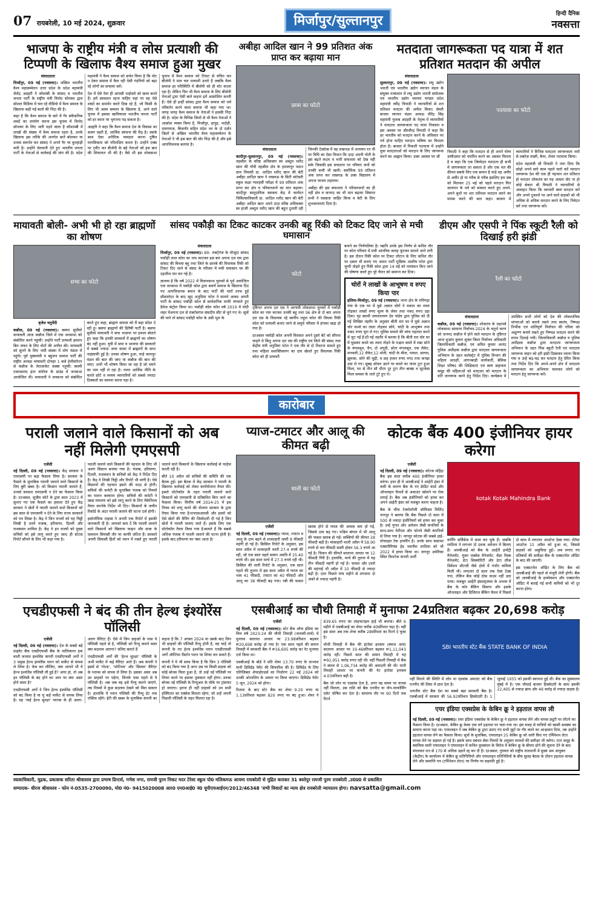07 रायबरेली, 10 मई 2024, शुक्रवार
मिर्जापुर/सुल्तानपुर
हिन्दी दैनिक
नवसत्ता
भाजपा के राष्ट्रीय मंत्री व लोस प्रत्याशी की टिप्पणी के खिलाफ वैश्य समाज हुआ मुखर
संवाददाता
मिर्जापुर, 09 मई (नवसत्ता)। अखिल भारतीय वैश्य महासम्मेलन उत्तर प्रदेश के प्रदेश महामंत्री शैलेंद्र अग्रहरी ने कौशांबी के सांसद व भारतीय जनता पार्टी के राष्ट्रीय मंत्री विनोद सोनकर द्वारा सोशल मिडिया में चल रहे वीडियो में वैश्य समाज के खिलाफ कही गई बातों की निंदा की है।
कहा है कि वैश्य समाज के बारे में गैर संवैधानिक शब्दों का उपयोग करना इस चुनाव में विनोद सोनकर के लिए भारी पड़ने वाला है कौशाम्बी में लाखों की संख्या में वैश्य समाज रहता है, उनके खिलाफ इस तरीके की अनर्गल बातें बोलकर या उनका समर्थन कर सांसद ने अपने पैर पर कुल्हाड़ी मारी है। उन्होंने चेतावनी देते हुए भारतीय जनता पार्टी के नेताओं से कार्रवाई की मांग की है। प्रदेश महामंत्री ने वैश्य समाज को सचेत किया है कि वोट न देकर समाज में फैल रही ऐसी गंदगियों को बढ़ा रहे लोगों का सफाया करें।
देश में ऐसे नेता ही आपसी भाईचारे को खत्म करते हैं। हमें सावधान रहना चाहिए यहां पर वह ऐसे शब्दों का समर्थन करते दिख रहे हैं, जो किसी के लिए भी आत्म सम्मान के खिलाफ है, आने वाले चुनाव में इसका खामियाजा भारतीय जनता पार्टी को हर स्थान पर भुगतना पड़ सकता है।
अग्रहरि ने कहा कि वैश्य समाज देश के विकास का सजग प्रहरी है, आर्थिक संरचना की रीढ़ है। उसके साथ ऐसा अनैतिक व्यवहार करना दूषित मानसिकता को परिलक्षित करता है। उन्होंने एक्स पर ट्वीट कर बीजेपी के बड़े नेताओं को इस बात की शिकायत भी की है। वैसे भी इस लोकसभा चुनाव में वैश्य समाज को टिकट से वंचित कर बीजेपी ने मात्र चार प्रत्याशी उतारे हैं जबकि वैश्य समाज हर परिस्थिति में बीजेपी को ही वोट करता रहा है। लेकिन फिर भी वैश्य समाज के लिए बीजेपी नेताओं द्वारा ऐसी बाते कहना इमें आक्रोशित करती हैं। ऐसे ही इन्हीं सांसद द्वारा वैश्य समाज को धर्म परिवर्तन करने वाला समाज भी कहा गया था। जगह जगह वैश्य समाज के नेताओं ने इसकी निंदा की है। प्रदेश के विभिन्न जिलों से भी वैश्य नेताओं ने आक्रोश व्यक्त किया है, मिर्जापुर, हापुड़, भदोही, प्रयागराज, बिजनौर सहित प्रदेश भर के दो दर्जन जिलों से अखिल भारतीय वैश्य महासम्मेलन के नेताओं ने भी इस बात की घोर निंदा की है और इसे आपत्तिजनक बताया है।
अबीहा आदिल खान ने 99 प्रतिशत अंक प्राप्त कर बढ़ाया मान
छात्रा का फोटो
संवाददाता
कादीपुर-सुल्तानपुर, 09 मई (नवसत्ता)। तहसील के वरिष्ठ अधिवक्ता स्व अब्दुल रशीद खान की पौत्री तहसील क्षेत्र के हमजापुर पठान ग्राम निवासी डा. आदिल रशीद खान की बेटी अबीहा आदिल खान ने लखनऊ के सिटी मांटेसरी स्कूल कक्षा ग्यारहवीं परीक्षा में 99 प्रतिशत अंक प्राप्त कर क्षेत्र व परिवारजनों का मान बढ़ाया। कादीपुर सामुदायिक स्वास्थ्य केंद्र में कार्यरत चिकित्साधिकारी डा. आदिल रशीद खान की बेटी अबीहा आदिल खान अपने दादा वरिष्ठ अधिवक्ता स्व हाजी अब्दुल रशीद खान की बहुत दुलारी रही जिनकी देखरेख में वह लखनऊ में अध्ययन रत थी पर विधि का ऐसा विधान कि दादा अपनी पोती के इस बढ़ते कदम व भारी सफलता को देख नहीं सके जिसकी इस सफलता पर परिवार जनों को उनकी कमी भी खली। सर्वाधिक 99 प्रतिशत अंक प्राप्त कर लखनऊ के उक्त विद्यालय में अपना परचम लहराया।
अबीहा की इस सफलता ने परिवारजनों का ही नहीं क्षेत्र व जनपद का भी मान बढ़ाया जिसपर सभी ने प्रसन्नता जाहिर किया व बेटी के लिए शुभकामनाएं दिया है।
मतदाता जागरूकता पद यात्रा में शत प्रतिशत मतदान की अपील
संवाददाता
सुल्तानपुर, 09 मई (नवसत्ता)। लघु उद्योग भारती एवं भारतीय उद्योग व्यापार मंडल के संयुक्त तत्वाधान में लघु उद्योग भारती संयोजक एवं भारतीय उद्योग व्यापार मण्डल प्रदेश महामंत्री रवींद्र त्रिपाठी ने व्यापारियों से शत प्रतिशत मतदान की अपील किया। सेमरी बाजार व्यापार मंडल अध्यक्ष धीरेंद्र सिंह महामंत्री गुलाब अग्रहरी के नेतृत्व में व्यापारियों ने मतदाता जागरूकता पद यात्रा निकाला व इस अवसर पर श्रीरवीन्द्र त्रिपाठी ने कहा कि हर भारतीय को मतदान करने के अधिकार पर गर्व होना चाहिए मतदान भविष्य का विधाता होता है। बाजार में निकली पदयात्रा में उन्होंने युवा मतदाताओं को मतदान के लिए जागरूक करने का आह्वान किया। उक्त अवसर पर श्री
पदयात्रा का फोटो
त्रिपाठी ने कहा कि मतदान से ही अपने योग्य उम्मीदवार को चयनित करने का अवसर मिलता है व कहा कि एक जिम्मेदार मतदाता ही सभी में जागरूकता ला सकता है और एक मत की कीमत सबके लिए एक समान है चाहे वह अमीर से अमीर हो या गरीब से गरीब इसलिए हम सब को मिलकर 25 मई को पहले मतदान फिर जलपान के नारे को साकार करते हुए अपने-अपने बूथों पर शत प्रतिशत मतदान करने का प्रयास करने की बात कहा। बाजार में व्यापारियों ने विभिन्न मतदाता जागरूकता नारों से लबरेज़ तख्ती, बैनर, लेकर पदयात्रा किया।
प्रदेश महामंत्री श्री त्रिपाठी ने नारा दिया कि छोड़ो अपने सारे काम पहले चलो करें मतदान जागरूक देश की एक ही पहचान शत प्रतिशत हो मतदान लोकतंत्र का यह आधार वोट ना हो कोई बेकार श्री त्रिपाठी ने व्यापारियों से आवाहन किया कि व्यापारी स्वयं मतदान करें और अपने दुकानों पर आने वाले ग्राहकों को भी अधिक से अधिक मतदान करने के लिए निवेदन करें तथा जागरूक करें।
मायावती बोली- अभी भी हो रहा ब्राह्मणों का शोषण
सभा का फोटो
बृजेश चतुर्वेदी
कन्नौज, 09 मई (नवसत्ता)। बसपा सुप्रीमो मायावती आज कन्नौज जिले में एक जनसभा को संबोधित करने पहुंचीं। उन्होंने पार्टी प्रत्याशी इमरान बिन जफर के लिए वोटों की अपील की। मायावती को सुनने के लिए भारी संख्या में लोग पंडाल में पहुंचे। पूर्व मुख्यमंत्री व बहुजन समाज पार्टी की राष्ट्रीय अध्यक्ष मायावती दोपहर 1 बजे हेलीकॉप्टर से कन्नौज के तेराजाकेट कस्बा पहुंचीं। स्वामी एकरसानंद इंटर कॉलेज के ग्राउंड में जनसभा आयोजित थी। मायावती ने जनसभा को संबोधित करते हुए कहा, ब्राह्मण समाज को मैं बड़ा संदेश दे रही हूं। बसपा ब्राह्मणों की हितैषी पार्टी है। बसपा सुप्रीमो मायावती ने सपा भाजपा पर हमला बोलते हुए कहा कि इनकी सरकारों में ब्राह्मणों का शोषण बंद नहीं हुआ। यूपी में सपा व भाजपा की सरकारों में सबसे ज्यादा अपर कास्ट में ब्राह्मणों के साथ नाइंसाफी हुई है। उनका शोषण हुआ, चाहे कानपुर मंडल की बात की जाए या कन्नौज की बात की जाए। अभी भी शोषण किया जा रहा है जो थमने का नाम नहीं ले रहा है। गलत आर्थिक नीति के चलते छोटे व मध्यम व्यापारियों को सबसे ज्यादा दिक्कतों का सामना करना पड़ा है।
सांसद पकौड़ी का टिकट काटकर उनकी बहू रिंकी को टिकट दिए जाने से मची घमासान
संवाददाता
मिर्जापुर, 09 मई (नवसत्ता)। 80- राबर्ट्गंज के मौजूदा सांसद पकौड़ी लाल कोल का नाम काटकर इस बार अपना दल एस द्वारा सांसद की विधवा बहू तथा जिले के छानबे की विधायक रिंकी को टिकट दिए जाने से संसद के परिवार में मची घमासान घर की दहलीज पार कर गई है।
ज्ञातव्य है कि वर्ष 2022 में विधानसभा चुनावों से पूर्व आयोजित एक जनसभा में पकौड़ी कोल द्वारा सवर्ण समाज के खिलाफ दिए गए आपत्तिजनक बयान के बाद पार्टी की चारों तरफ हुई छीछालेदर के बाद खुद अनुप्रिया पटेल ने सामने आकर अपनी पार्टी के सांसद पकौड़ी कोल से सार्वजनिक माफी मंगवाते हुए डैमेज कंट्रोल किया था। पकौड़ी कोल कॉल वर्ष 2019 में मोदी लहर मेंअपना दल से राबर्टसगंज संसदीय सीट से चुने गए थे। सूत्रों की माने तो सांसद पकौड़ी कोल के उसी भूल के
फोटो
दृष्टिगत अपना दल एस ने आगामी लोकसभा चुनावों में पकौड़ी कोल का नाम कटकर उनकी बहू तथा 96 क्षेत्र से दो बार अपना दल एस के विधायक रहे स्वर्गीय राहुल कोल की विधवा रिंकी कोल को प्रत्याशी बनाए जाने से समूचे परिवार में हंगामा खड़ा हो गया है।
दरअसल पकौड़ी कोल अपनी विरासत अपने दूसरे बेटे को सौंपना चाहते थे किंतु अपना दल एस की राष्ट्रीय एवं जिले की संसद तथा केंद्रीय मंत्री अनुप्रिया पटेल ने एक तीर से दो निशाना साधते हुए तथा महिला सशक्तिकरण का दांव खेलते हुए विधायक रिंकी कोल को ही प्रत्याशी
बनाने का निर्णयलिया है। यद्यपि उनके इस निर्णय से कथित तौर पर कोल परिवार में मची आंतरिक कलह फूटकर सामने आने लगी है। इस दौरान रिंकी कोल पर टिकट लौटान के लिए कथित तौर पर दबाव भी बनाए गए अंततः पार्टी मुखिया आशीष पटेल द्वारा चुप्पी तोड़ते हुए रिंकी कोल द्वारा 14 मई को नामांकन किए जाने की घोषणा करते हुए पूरे चैप्टर को समाप्त कर दिया।
चोरों ने लाखों के आभूषण व रुपए किया पार
हलिया-मिर्जापुर, 09 मई (नवसत्ता)। थाना क्षेत्र के मनिगढ़ा गांव के एक घर में घुसे अज्ञात चोरों ने मकान का ताला तोड़कर लाखों रुपए मूल्य के जेवर तथा नकद रुपए उड़ा दिया। गृह स्वामी जयनारायण देव पांडेय द्वारा पुलिस को दी गई लिखित तहरीर के अनुसार बीती रात घर में घुसे अज्ञात चोर कमरे का ताला तोड़कर सोने, चांदी के आभूषण तथा नकद रुपए चुरा ले गए। पुलिस मामले की जांच पड़ताल करने में जुट गई है।दी गई तहरीर में बताया है कि बीती रात चोर घर में घुसकर कमरे का ताला तोड़ने के पश्चात कमरे में रखा सोने के मंगलसूत्र, चैन, दो अंगूठी, छोटा मंगलसूत्र, एक लैकेट, मनचली,12 लैकेट,12 मोती, चांदी के मीना, पायल, छागल, झुमका, सोने की चुड़ी, व छह हजार रुपए नगद तथा कपड़ा उठा ले गए। सुबह सोकर उठने पर कमरे का ताला टूटा हुआ मिला, घर से तीन सौ मीटर दूर टूटा तीन बाक्स व सूटकेस मिला समस्त के ताले टूटे हुए थे।
डीएम और एसपी ने पिंक स्कूटी रैली को दिखाई हरी झंडी
रैली का फोटो
संवाददाता
कन्नौज, 09 मई (नवसत्ता)। लोकतंत्र के महापर्व लोकसभा सामान्य निर्वाचन-2024 के चतुर्थ चरण को जनपद कन्नौज में होने वाले मतदान के दृष्टिगत आज शुभ्रांत कुमार शुक्ल जिला निर्वाचन अधिकारी जिलाधिकारी कन्नौज, एवं अमित कुमार आनंद पुलिस अधीक्षक कन्नौज द्वारा मतदाता जागरूकता अभियान के तहत कलेक्ट्रेट में पुलिस विभाग की महिला आरक्षी, आंगनबाड़ी कार्यकर्ती, बेसिक शिक्षा परिषद की शिक्षिकाएं एवं स्वयं सहायता समूह की महिलाओं को मतदाता को मतदान के प्रति जागरूक करने हेतु निर्देश दिए। कार्यक्रम में उपस्थित सभी लोगों को देश की लोकतांत्रिक परंपराओं को बनाये रखने तथा स्वतंत्र, निष्पक्ष निर्भीक एवं शांतिपूर्ण निर्वाचन की गरिमा को अक्षुण्ण बनाये रखते हुए निष्पक्ष मतदान करने की शपथ दिलाई गयी। जिलाधिकारी कन्नौज व पुलिस अधीक्षक कन्नौज द्वारा मतदाता जागरूकता अभियान के तहत पिंक स्कूटी रैली एवं मतदाता जागरूक वाहन को हरी झंडी दिखाकर रवाना किया गया व उन्हें बढ़-चढ़ कर मतदान हेतु प्रेरित किया तथा निर्देश दिए कि अपने-अपने क्षेत्र में मतदाता जागरूकता का अभियान चलाकर लोगों को मतदान हेतु जागरूक करें।
कारोबार
पराली जलाने वाले किसानों को अब नहीं मिलेगी एमएसपी
एजेंसी
नई दिल्ली, 09 मई (नवसत्ता)। केंद्र सरकार ने एमएसपी पर बड़ा फैसला लिया है। सरकार के फैसले के मुताबिक पराली जलाने वाले किसानों के लिए बुरी खबर है। जो किसान पराली जलाते हैं, उनको सरकार एमएसपी न देने का फैसला किया है। दरअसल, सुप्रीम कोर्ट के द्वारा साल 2023 में सुनाए गए एक फैसले का हवाला देते हुए केंद्र सरकार ने खेतों में पराली जलाने वाले किसानों को इस साल से एमएसपी न देने के लिए राज्य सरकारों को पत्र लिखा है। केंद्र ने जिन राज्यों को यह चिट्ठी लिखी है उनमें पंजाब, हरियाणा, दिल्ली और राजस्थान शामिल है। केंद्र ने इन राज्यों को मुख्य सचिवों को इसे लागू करते हुए जल्द ही स्टेटस रिपोर्ट सौंपने के लिए भी कहा गया है।
पराली जलाने वाले किसानों की पहचान के लिए भी अलग सिस्टम बनाया गया है। पंजाब, हरियाणा, दिल्ली, राजस्थान के सचिवों को केंद्र ने निर्देश दिए है। केंद्र ने लिखी चिट्ठी और रिपोर्ट भी मांगी है। ऐसे किसानों की पहचान इसरो की मदद से होगी। सचिवों की कमेटी के मुताबिक पंजाब को नियमों का पालन करवाना होगा। सचिवों की कमेटी ने खाद्य मंत्रालय को इसे लागू करने के लिए मैकेनिज्म तैयार करनेके निर्देश भी दिए। किसानों के जमीन रिकॉर्ड के अंदर पराली जलाने की घटना दर्ज होगी।
इकोनॉमिक टाइम्स ने अपनी एक रिपोर्ट में इसकी जानकारी दी है। आपको बता दें कि पराली जलाने वाले किसानों को खिलाफ फाइन और सजा के प्रावधान सियासी तौर पर काफी जटिल हैं। सरकारें अपनी सियासी हितों को ध्यान में रखते हुए पराली जलाने वाले किसानों के खिलाफ कार्रवाई से परहेज करती रही है।
बीते 10 अप्रैल को सचिवों की समिति की एक बैठक हुई। इस बैठक में केंद्र सरकार ने पराली के खिलाफ कार्रवाई को लेकर कार्ययोजना तैयार की। इसरो प्रोटोकॉल के तहत पराली जलाने वाले किसानों को एमएसपी से प्रतिबंधित किए जाने का फैसला किया। वित्तीय वर्ष 2024-25 में इस नियम को लागू करने की योजना सरकार के द्वारा तैयार किया गया है।एनएसआरसी और इसरो को ऐसे खेतों की मैपिंग की जिम्मेदारी दी गई है जिन खेतों में पराली जलाए जाते हैं। इसके लिए एक प्रोटोकॉल तैयार किया गया है।बताते हैं कि सबसे अधिक पंजाब में पराली जलाने की घटना होती है। इसके बाद हरियाणा का नंबर आता है।
प्याज-टमाटर और आलू की कीमत बढ़ी
थाली का फोटो
एजेंसी
नई दिल्ली, 09 मई (नवसत्ता)। प्याज, टमाटर व आलू के दाम बढ़ने से शाकाहारी थाली 8 फीसदी महंगी हो गई है। क्रिसिल रिपोर्ट के अनुसार, इस साल अप्रैल में शाकाहारी थाली 27.4 रुपये की रही, जो एक साल पहले समान अवधि में 25.40 रुपये थी। इस साल मार्च में 27.3 रुपये रही थी। क्रिसिल की जारी रिपोर्ट के अनुसार, एक साल पहले की तुलना में इस साल अप्रैल में प्याज का भाव 41 फीसदी, टमाटर का 40 फीसदी और आलू का 38 फीसदी बढ़ गया। रबी की फसल खराब होने से प्याज की आवक कम हो गई, जिससे दाम बढ़ गए। पश्चिम बंगाल में भी आलू की फसल खराब हो गई। सब्जियों की कीमत 28 फीसदी बढ़ी है। मांसाहारी थाली अप्रैल में 58.90 रुपये से चार फीसदी सस्ती होकर 56.3 रुपये आ गई है। चिकन की कीमतें सालाना आधार पर 12 फीसदी गिरी हैं। हालांकि, मार्च की तुलना में यह तीन फीसदी महंगी हो गई है। चावल और दालों की महंगाई भी अप्रैल में 10 फीसदी से ज्यादा बढ़ी है। दाल पिछले पांच महीने से लगातार दो अंकों से ज्यादा महंगी है।
कोटक बैंक 400 इंजीनियर हायर करेगा
एजेंसी
नई दिल्ली, 09 मई (नवसत्ता)। कोटक महिंद्रा बैंक इस साल करीब 400 इंजीनियर हायर करेगा। हाल ही में आरबीआई ने आईटी इंफ्रा में कमी के कारण बैंक के नए क्रेडिट कार्ड और ऑनलाइन चैनलों से अकाउंट खोलने पर रोक लगाई है। बैंक अब इंजीनियरों को हायर कर अपने आईटी इंफ्रा को मजबूत करना चाहता है।
बैंक के चीफ टेक्नोलॉजी ऑफिसर मिलिंद नागनूर ने बताया कि बैंक पिछले दो साल में 500 से ज्यादा इंजीनियरों को हायर कर चुका है। उन्हें गूगल और अमेजन जैसी कंपनियों के साथ-साथ पेटीएम और फोनपे जैसी कंपनियों से लिया गया है। नागनूर कोटक की सबसे हाई-प्रोफाइल टेक हायरिंग है। उनके साथ कस्टमर एक्सपीरियंस हेड भवनीश लाठिया को भी 2022 में हायर किया था। नागनूर अमेरिका स्थित फिनटेक कंपनी अर्ली
kotak Kotak Mahindra Bank
वार्निंग सर्विसेज में काम कर चुके हैं। जबकि लाठिया ने लगभग दो दशक अमेजन में बिताए हैं। आरबीआई को बैंक के आईटी इन्वेंट्री मैनेजमेंट, यूजर एक्सेस मैनेजमेंट, वेंडर रिस्क मैनेजमेंट, डेटा सिक्योरिटी और डेटा लीक प्रिवेंशन स्टैटजी जैसे क्षेत्रों में गंभीर कमियां मिली थी। लगातार दो साल तक ऐसा देखा गया, लेकिन बैंक कोई ठोस कदम नहीं उठा पाया। मजबूत आईटी इंफ्रास्ट्रक्चर के अभाव में बैंक के कोर बैंकिंग सिस्टम और इसके ऑनलाइन और डिजिटल बैंकिंग चैनल में पिछले दो साल में लगातार आउटेज देखा गया। लेटेस्ट आउटेज 15 अप्रैल को हुआ था, जिससे ग्राहकों को असुविधा हुई। अब लगाए गए प्रतिबंधों की समीक्षा बैंक के एक्सटर्नल ऑडिट के बाद की जाएगी।
इस एक्सटर्नल ऑडिट के लिए बैंक को आरबीआई की पहले से मंजूरी लेनी होगी। बैंक को आरबीआई के इन्स्पेक्शन और एक्सटर्नल ऑडिट में बताई गई सभी कमियों को भी दूर करना होगा।
एचडीएफसी ने बंद की तीन हेल्थ इंश्योरेंस पॉलिसी
एजेंसी
नई दिल्ली, 09 मई (नवसत्ता)। देश के सबसे बड़े प्राइवेट बैंक एचडीएफसी बैंक के मालिकाना हक वाली जनरल इंश्योरेंस कंपनी एचडीएफसी अर्गो ने 3 प्रमुख हेल्थ इंश्योरेंस प्लान को मार्केट से वापस ले लिया है। चेक कर लीजिए, क्या आपने भी ये हेल्थ इंश्योरेंस पॉलिसी ली हुई है? अगर हां, तो अब इन पॉलिसी के बंद होने का आप पर क्या असर होने वाला है?
एचडीएफसी अर्गो ने जिन हेल्थ इंश्योरेंस पॉलिसी को बंद किया है या यूं कहें मार्केट से वापस लिया है। वह 'माई हेल्थ सुरक्षा' प्लान्स के ही अलग-अलग वैरिएंट हैं। ऐसे में जिन ग्राहकों के पास ये पॉलिसी पहले से है, पॉलिसी को रिन्यू कराते वक्त क्या बदलाव आएगा? चलिए बताते हैं
एचडीएफसी अर्गो की 'हेल्थ सुरक्षा' पॉलिसी के अभी मार्केट में कई वैरिएंट आते हैं। अब कंपनी ने इसमें से 'गोल्ड', 'प्लेटिनम' और 'सिल्वर' वैरिएंट के प्लान्स को वापस ले लिया है। इसका असर अब उन ग्राहकों पर पड़ेगा, जिनके पास पहले से ये पॉलिसी है। अब जब वह इसे रीन्यू कराने जाएंगे, तब नियमों में कुछ बदलाव देखने को मिल सकता है। हालांकि ये प्लान पॉलिसी की रिन्यू डेट तक एक्टिव रहेंगे। ईटी की खबर के मुताबिक कंपनी का कहना है कि 7 अगस्त 2024 या उसके बाद जिन भी ग्राहकों की पॉलिसी रिन्यू होनी है, वह चाहें तो कंपनी के नए हेल्थ इंश्योरेंस प्लान एचडीएफसी अर्गो ऑप्टिमा रीस्टोर प्लान पर शिफ्ट कर सकते हैं।
कंपनी ने ये भी साफ किया है कि जिन 3 पॉलिसी को बंद किया गया है अगर उस पर किसी ग्राहक को कोई बोनस मिला हुआ है, तो उन्हें नई पॉलिसी पर शिफ्ट करने पर इसका नुकसान नहीं होगा। उनका बोनस नई पॉलिसी के रिन्यूअल के मौके पर ट्रांसफर हो जाएगा। इतना ही नहीं ग्राहकों को उन सभी हॉस्पिटल का एक्सेस मिलता रहेगा, जो उन्हें अपनी पिछली पॉलिसी के तहत मिलता रहा है।
एसबीआई का चौथी तिमाही में मुनाफा 24प्रतिशत बढ़कर 20,698 करोड़
एजेंसी
नई दिल्ली, 09 मई (नवसत्ता)। स्टेट बैंक ऑफ इंडिया का वित्त वर्ष 2023-24 की चौथी तिमाही (जनवरी-मार्च) में मुनाफा सालाना आधार पर 23.98प्रतिशत बढ़कर रू20,698 करोड़ हो गया है। एक साल पहले की समान तिमाही में सरकारी बैंक ने रू16,695 करोड़ का नेट मुनाफा दर्ज किया था।
एसबीआई के बोर्ड ने प्रति शेयर 13.70 रुपए के लाभांश यानी डिविडेंड पेमेंट की सिफारिश की है। डिविडेंड के लिए एलिजिबल शेयरहोल्डर्स का निर्धारण 22 मई 2024 को उनकी ओनरशिप के आधार पर किया जाएगा। डिविडेंड पेमेंट 5 जून, 2024 को होगा।
रिजल्ट के बाद स्टेट बैंक का शेयर 9.20 रुपए या 1.13प्रतिशत बढ़कर 820 रुपए पर बंद हुआ। शेयर ने 839.65 रुपए का लाइफटाइम हाई भी बनाया। बीते 6 महीने में एसबीआई का शेयर करीब 40प्रतिशत चढ़ा है। वहीं इस साल अब तक शेयर करीब 28प्रतिशत का रिटर्न दे चुका है।
चौथी तिमाही में बैंक की इंटरेस्ट इनकम (ब्याज आय) सालाना आधार पर 19.46प्रतिशत बढ़कर रू1,11,043 करोड़ रही। पिछले साल की समान तिमाही में यह रू92,951 करोड़ रुपए रही थी। वहीं पिछली तिमाही में बैंक ने ब्याज से 1,06,734 करोड़ की आमदनी की थी। यानी तिमाही आधार पर कंपनी की नेट इंटरेस्ट इनकम 4.03प्रतिशत बढ़ी है।
बैंक जो लोन या एडवांस देता है, अगर वह समय पर वापस नहीं मिलता, उस राशि को बैंक एनपीए या नॉन-परफॉर्मिंग एसेट घोषित कर देता है। सामान्य तौर पर 90 दिनों तक रिटर्न
SBI भारतीय स्टेट बैंक STATE BANK OF INDIA
नहीं मिलने की स्थिति में लोन या एडवांस अमाउंट को बैंक एनपीए की लिस्ट में डाल देता है।
भारतीय स्टेट बैंक देश का सबसे बड़ा सरकारी बैंक है। एसबीआई में सरकार की 56.92प्रतिशत हिस्सेदारी है। 1 जुलाई 1955 को इसकी स्थापना हुई थी। बैंक का मुख्यालय मुंबई में है। एक चौथाई बाजार हिस्सेदारी के साथ इसकी 22,405 से ज्यादा ब्रांच और 48 करोड़ से ज्यादा ग्राहक हैं।
एयर इंडिया एक्सप्रेस के केबिन क्रू ने हड़ताल वापस ली
नई दिल्ली, 09 मई (नवसत्ता)। एयर इंडिया एक्सप्रेस के केबिन क्रू ने हड़ताल वापस लेने और वापस ड्यूटी पर लौटने का फैसला किया है। दरअसल, केबिन क्रू केका एक वर्ग हड़ताल पर चला गया था। इस वजह से यात्रियों को खासी समस्या का सामना करना पड़ा था। एयरलाइन ने जब केबिन क्रू द्वारा उठाए गए सभी मुद्दों पर गौर करने का आश्वासन दिया, तब उन्होंने हड़ताल वापस लेने का फैसला किया। सूत्रों के मुताबिक, एयरलाइन 25 केबिन क्रू को जारी किए गए टर्मिनेशन लेटर वापस लेने पर सहमत हो गई है। इसके साथ प्रबंधन सेवा नियमों के अनुसार मामलों की समीक्षा भी करेगा। टाटा समूह के स्वामित्व वाली एयरलाइन ने एयरलाइन में कथित कुप्रबंधन के विरोध में केबिन क्रू के बीमार होने की सूचना देने के बाद मंगलवार रात से 170 से अधिक उड़ानें रद्द कर दी हैं। दरअसल, गुरुवार को राष्ट्रीय राजधानी में मुख्य श्रम आयुक्त (केंद्रीय) के कार्यालय में केबिन क्रू प्रतिनिधियों और एयरलाइन प्रतिनिधियों के बीच सुलह बैठक के दौरान हड़ताल वापस लेने और समाप्ति पत्र (टर्मिनेशन लेटर) पर निर्णय पर सहमति हुई है।
स्वत्वाधिकारी, मुद्रक, प्रकाशक सरिता श्रीवास्तव द्वारा प्रभाष प्रिन्टर्स, गणेश नगर, रामजी पुरम निकट मदर टेरेसा स्कूल पो0 मलिकमऊ आयमा रायबरेली से मुद्रित कराकर 31 बस्तेपुर रामजी पुरम रायबरेली ,उ0प्र0 से प्रकाशित
सम्पादक- धीरज श्रीवास्तव - फोन नं-0535-2700090, मो0 नं0- 9415020008 आर0 एन0आई0 नं0 यूपीएचआईएन/2012/46348 'सभी विवादों का न्याय क्षेत्र रायबरेली न्यायालय होगा। navsatta@gmail.com